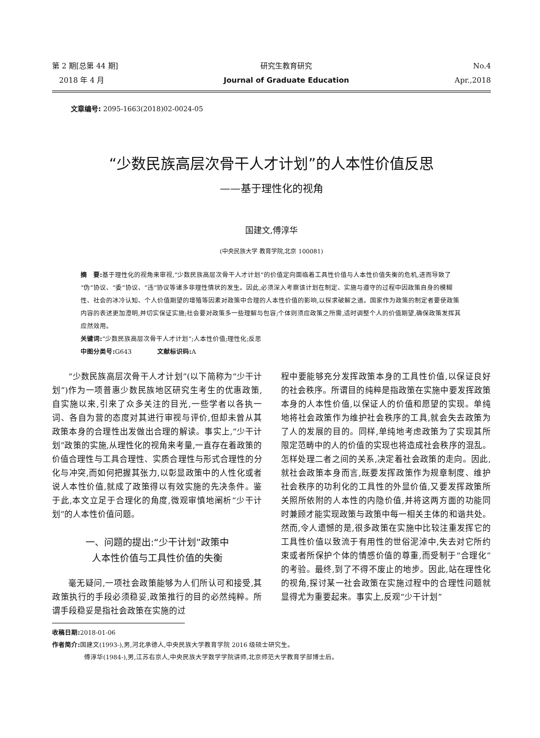第 2 期[总第 44 期]
2018 年 4 月
研究生教育研究
Journal of Graduate Education
No.4
Apr.,2018
文章编号: 2095-1663(2018)02-0024-05
“少数民族高层次骨干人才计划”的人本性价值反思
——基于理性化的视角
国建文,傅淳华
(中央民族大学 教育学院,北京 100081)
摘　要: 基于理性化的视角来审视,“少数民族高层次骨干人才计划”的价值定向面临着工具性价值与人本性价值失衡的危机,进而导致了“伪”协议、“委”协议、“违”协议等诸多非理性情状的发生。因此,必须深入考察该计划在制定、实施与遵守的过程中因政策自身的模糊性、社会的冰冷认知、个人价值期望的增殖等因素对政策中合理的人本性价值的影响,以探求破解之道。国家作为政策的制定者要使政策内容的表述更加澄明,并切实保证实施;社会要对政策多一些理解与包容;个体则须应政策之所需,适时调整个人的价值期望,确保政策发挥其应然效用。
关键词:“少数民族高层次骨干人才计划”;人本性价值;理性化;反思
中图分类号: G643　　　　文献标识码: A
“少数民族高层次骨干人才计划”(以下简称为“少干计划”)作为一项普惠少数民族地区研究生考生的优惠政策,自实施以来,引来了众多关注的目光,一些学者以各执一词、各自为营的态度对其进行审视与评价,但却未曾从其政策本身的合理性出发做出合理的解读。事实上,“少干计划”政策的实施,从理性化的视角来考量,一直存在着政策的价值合理性与工具合理性、实质合理性与形式合理性的分化与冲突,而如何把握其张力,以彰显政策中的人性化或者说人本性价值,就成了政策得以有效实施的先决条件。鉴于此,本文立足于合理化的角度,微观审慎地阐析“少干计划”的人本性价值问题。
一、问题的提出:“少干计划”政策中
人本性价值与工具性价值的失衡
毫无疑问,一项社会政策能够为人们所认可和接受,其政策执行的手段必须稳妥,政策推行的目的必然纯粹。所谓手段稳妥是指社会政策在实施的过
程中要能够充分发挥政策本身的工具性价值,以保证良好的社会秩序。所谓目的纯粹是指政策在实施中要发挥政策本身的人本性价值,以保证人的价值和愿望的实现。单纯地将社会政策作为维护社会秩序的工具,就会失去政策为了人的发展的目的。同样,单纯地考虑政策为了实现其所限定范畴中的人的价值的实现也将造成社会秩序的混乱。怎样处理二者之间的关系,决定着社会政策的走向。因此,就社会政策本身而言,既要发挥政策作为规章制度、维护社会秩序的功利化的工具性的外显价值,又要发挥政策所关照所依附的人本性的内隐价值,并将这两方面的功能同时兼顾才能实现政策与政策中每一相关主体的和谐共处。然而,令人遗憾的是,很多政策在实施中比较注重发挥它的工具性价值以致流于有用性的世俗泥淖中,失去对它所约束或者所保护个体的情感价值的尊重,而受制于“合理化”的考验。最终,到了不得不废止的地步。因此,站在理性化的视角,探讨某一社会政策在实施过程中的合理性问题就显得尤为重要起来。事实上,反观“少干计划”
收稿日期: 2018-01-06
作者简介: 国建文(1993-),男,河北承德人,中央民族大学教育学院 2016 级硕士研究生。
　　　　　傅淳华(1984-),男,江苏右京人,中央民族大学数学学院讲师,北京师范大学教育学部博士后。